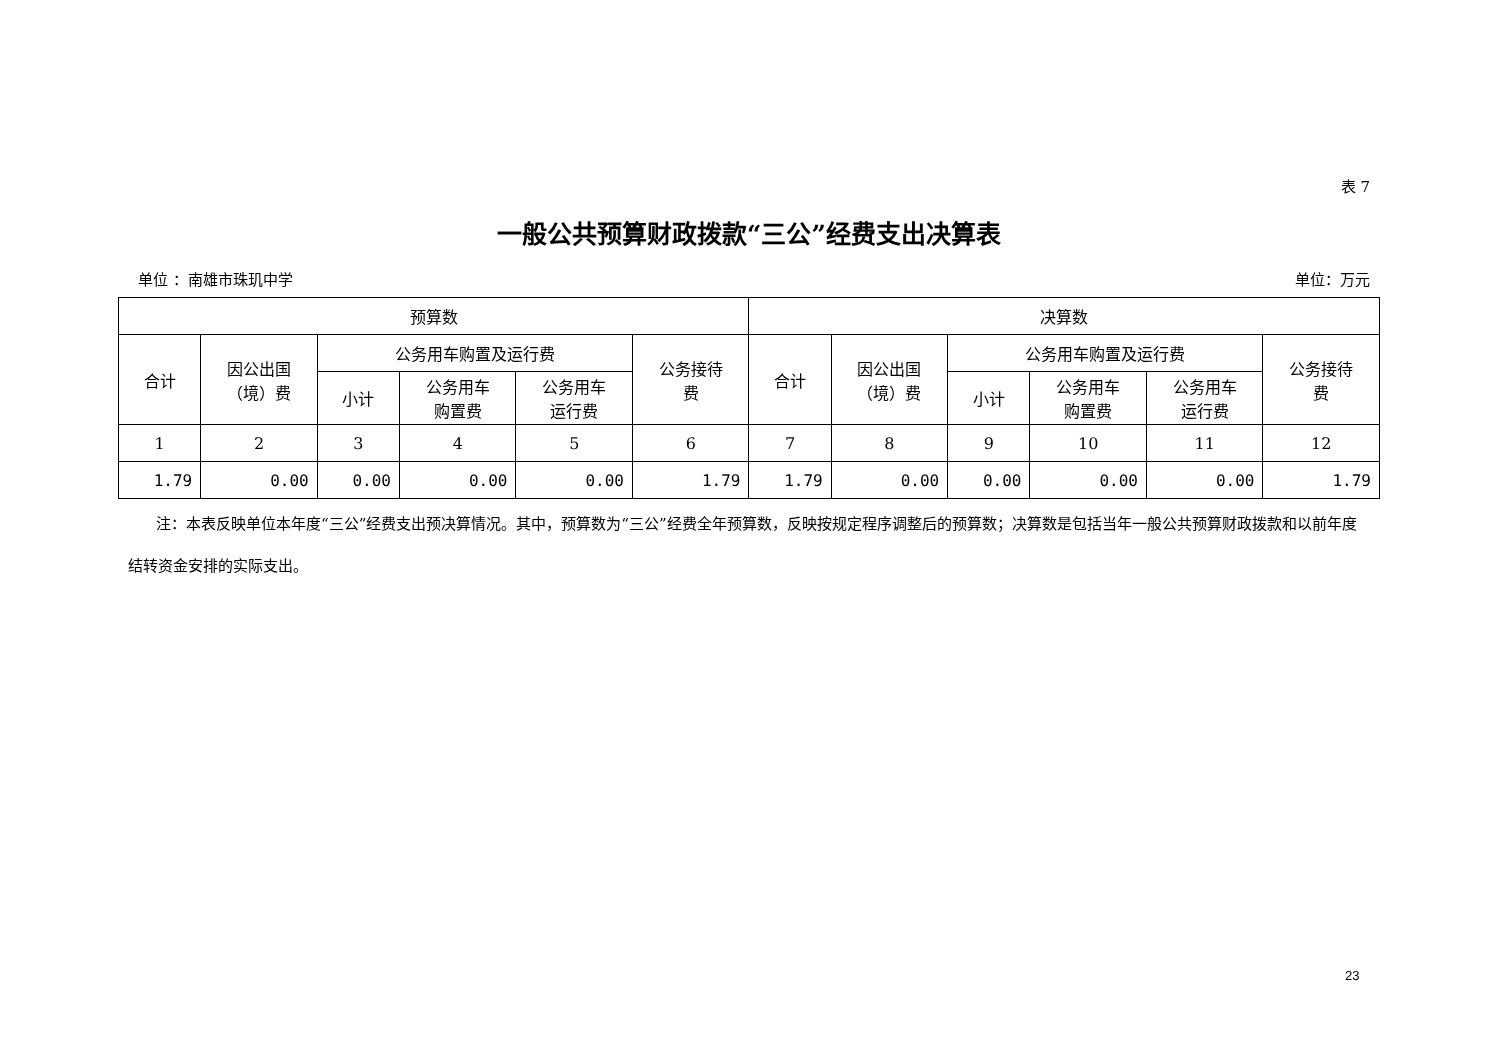表 7
一般公共预算财政拨款“三公”经费支出决算表
单位 ：南雄市珠玑中学 单位：万元
| 预算数 | | | | | | 决算数 | | | | | |
| --- | --- | --- | --- | --- | --- | --- | --- | --- | --- | --- | --- |
| 合计 | 因公出国 （境）费 | 公务用车购置及运行费 | | | 公务接待 费 | 合计 | 因公出国 （境）费 | 公务用车购置及运行费 | | | 公务接待 费 |
| | | 小计 | 公务用车 购置费 | 公务用车 运行费 | | | | 小计 | 公务用车 购置费 | 公务用车 运行费 | |
| 1 | 2 | 3 | 4 | 5 | 6 | 7 | 8 | 9 | 10 | 11 | 12 |
| 1.79 | 0.00 | 0.00 | 0.00 | 0.00 | 1.79 | 1.79 | 0.00 | 0.00 | 0.00 | 0.00 | 1.79 |
注：本表反映单位本年度“三公”经费支出预决算情况。其中，预算数为“三公”经费全年预算数，反映按规定程序调整后的预算数；决算数是包括当年一般公共预算财政拨款和以前年度结转资金安排的实际支出。
23